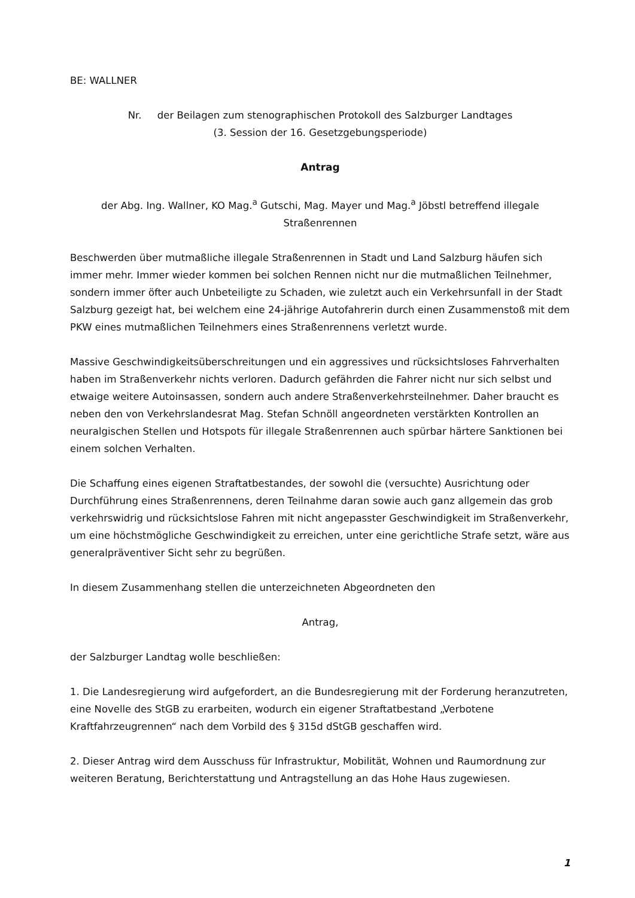BE: WALLNER
Nr. der Beilagen zum stenographischen Protokoll des Salzburger Landtages
(3. Session der 16. Gesetzgebungsperiode)
Antrag
der Abg. Ing. Wallner, KO Mag.<sup>a</sup> Gutschi, Mag. Mayer und Mag.<sup>a</sup> Jöbstl betreffend illegale Straßenrennen
Beschwerden über mutmaßliche illegale Straßenrennen in Stadt und Land Salzburg häufen sich immer mehr. Immer wieder kommen bei solchen Rennen nicht nur die mutmaßlichen Teilnehmer, sondern immer öfter auch Unbeteiligte zu Schaden, wie zuletzt auch ein Verkehrsunfall in der Stadt Salzburg gezeigt hat, bei welchem eine 24-jährige Autofahrerin durch einen Zusammenstoß mit dem PKW eines mutmaßlichen Teilnehmers eines Straßenrennens verletzt wurde.
Massive Geschwindigkeitsüberschreitungen und ein aggressives und rücksichtsloses Fahrverhalten haben im Straßenverkehr nichts verloren. Dadurch gefährden die Fahrer nicht nur sich selbst und etwaige weitere Autoinsassen, sondern auch andere Straßenverkehrsteilnehmer. Daher braucht es neben den von Verkehrslandesrat Mag. Stefan Schnöll angeordneten verstärkten Kontrollen an neuralgischen Stellen und Hotspots für illegale Straßenrennen auch spürbar härtere Sanktionen bei einem solchen Verhalten.
Die Schaffung eines eigenen Straftatbestandes, der sowohl die (versuchte) Ausrichtung oder Durchführung eines Straßenrennens, deren Teilnahme daran sowie auch ganz allgemein das grob verkehrswidrig und rücksichtslose Fahren mit nicht angepasster Geschwindigkeit im Straßenverkehr, um eine höchstmögliche Geschwindigkeit zu erreichen, unter eine gerichtliche Strafe setzt, wäre aus generalpräventiver Sicht sehr zu begrüßen.
In diesem Zusammenhang stellen die unterzeichneten Abgeordneten den
Antrag,
der Salzburger Landtag wolle beschließen:
1. Die Landesregierung wird aufgefordert, an die Bundesregierung mit der Forderung heranzutreten, eine Novelle des StGB zu erarbeiten, wodurch ein eigener Straftatbestand „Verbotene Kraftfahrzeugrennen“ nach dem Vorbild des § 315d dStGB geschaffen wird.
2. Dieser Antrag wird dem Ausschuss für Infrastruktur, Mobilität, Wohnen und Raumordnung zur weiteren Beratung, Berichterstattung und Antragstellung an das Hohe Haus zugewiesen.
1